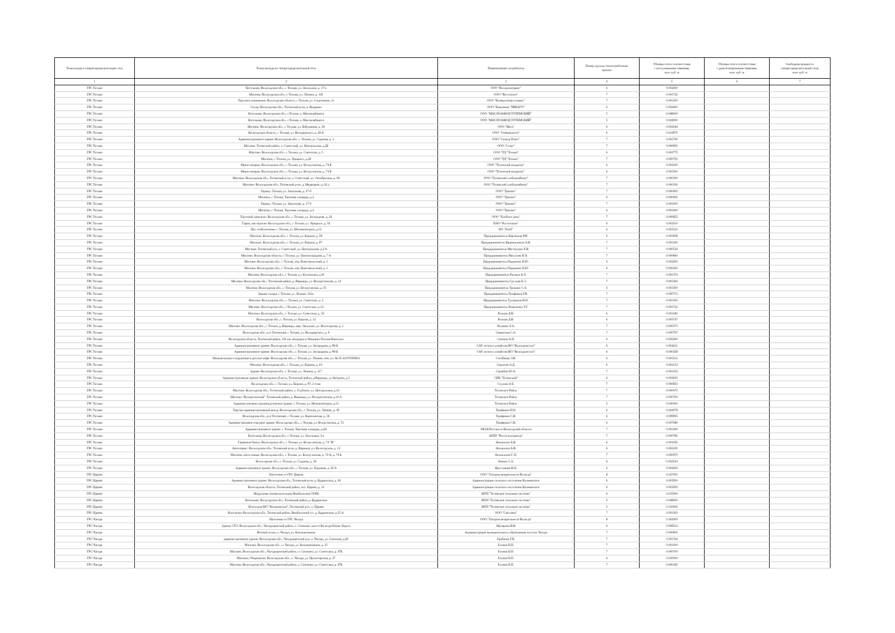| Точка входа в газораспределительную сеть | Точка выхода из газораспределительной сети | Наименование потребителя | Номер группы газопотребления/ транзит | Объемы газа в соответствии с поступившими заявками, млн. куб. м | Объемы газа в соответствии с удовлетворенными заявками, млн. куб. м | Свободная мощность газораспределительной сети, млн. куб. м |
| --- | --- | --- | --- | --- | --- | --- |
| 1 | 2 | 3 | 4 | 5 | 6 | 7 |
| ГРС Тотьма | Котельная, Вологодская обл., г. Тотьма, ул. Запольная, д. 17-а | ООО "Волпромсервис" | 6 | 0.002400 | | |
| ГРС Тотьма | Магазин. Вологодская обл., г. Тотьма, ул. Ленина, д. 140 | ООО "Восточное" | 7 | 0.001722 | | |
| ГРС Тотьма | Торговое помещение. Вологодская область, г. Тотьма, ул. Спортивная, 11 | ООО "Коммунэнергосервис" | 7 | 0.001200 | | |
| ГРС Тотьма | Склад. Вологодская обл., Тотемский р-он, д. Выдрино | ООО "Компания "ЧИКАГО" | 6 | 0.002400 | | |
| ГРС Тотьма | Котельная. Вологодская обл., г.Тотьма, п. Мясокомбината | ООО "МАСЛОЗАВОД ТОТЕМСКИЙ" | 5 | 0.048000 | | |
| ГРС Тотьма | Котельная. Вологодская обл., г.Тотьма, п. Мясокомбината | ООО "МАСЛОЗАВОД ТОТЕМСКИЙ" | 5 | 0.024000 | | |
| ГРС Тотьма | Магазин. Вологодская обл., г. Тотьма, ул. Бабушкина, д. 29 | ООО "Мега" | 6 | 0.002044 | | |
| ГРС Тотьма | Вологодская область, г. Тотьма, ул. Володарского, д. 29 А | ООО "Северагрогаз" | 6 | 0.011870 | | |
| ГРС Тотьма | Административное здание. Вологодская обл., г. Тотьма, ул. Садовая, д. 1 | ООО "Спектр Плюс" | 7 | 0.001700 | | |
| ГРС Тотьма | Магазин. Тотемский район, п. Советский, ул. Центральная, д.2Б | ООО "Старт" | 7 | 0.000950 | | |
| ГРС Тотьма | Магазин. Вологодская обл., г. Тотьма, ул. Советская, д. 5 | ООО "ТД "Тотьма" | 6 | 0.002775 | | |
| ГРС Тотьма | Магазин, г. Тотьма, ул. Урицкого, д.29 | ООО "ТД "Тотьма" | 7 | 0.000750 | | |
| ГРС Тотьма | Мини-пекарня. Вологодская обл., г. Тотьма, ул. Белоусовская, д. 74 Б | ООО "Тотемский кондитер" | 6 | 0.004100 | | |
| ГРС Тотьма | Мини-пекарня. Вологодская обл., г. Тотьма, ул. Белоусовская, д. 74 Б | ООО "Тотемский кондитер" | 6 | 0.001500 | | |
| ГРС Тотьма | Магазин. Вологодская обл., Тотемский р-он, п. Советский, ул. Октябрьская, д. 38 | ООО "Тотемский хлебокомбинат" | 7 | 0.000300 | | |
| ГРС Тотьма | Магазин. Вологодская обл., Тотемский р-он, д. Медведево, д. 62 а | ООО "Тотемский хлебокомбинат" | 7 | 0.000330 | | |
| ГРС Тотьма | Гараж,г. Тотьма, ул. Запольная, д. 17-б | ООО "Транзит" | 7 | 0.000400 | | |
| ГРС Тотьма | Магазин, г. Тотьма, Торговая площадь, д.2 | ООО "Транзит" | 6 | 0.000600 | | |
| ГРС Тотьма | Гараж,г. Тотьма, ул. Запольная, д. 17-б | ООО "Транзит" | 7 | 0.001000 | | |
| ГРС Тотьма | Магазин, г. Тотьма, Торговая площадь, д.2 | ООО "Транзит" | 6 | 0.001400 | | |
| ГРС Тотьма | Торговый павильон. Вологодская обл., г. Тотьма, ул. Загородная, д. 22 | ООО "Хлебное трио" | 7 | 0.000852 | | |
| ГРС Тотьма | Гараж, мастерские. Вологодская обл., г. Тотьма, ул. Урицкого, д. 54 | ПАО "Ростелеком" | 6 | 0.002310 | | |
| ГРС Тотьма | Цех хлебопечения, г. Тотьма, ул. Механизаторов, д.13 | ПО "Хлеб" | 6 | 0.005110 | | |
| ГРС Тотьма | Магазин. Вологодская обл., г. Тотьма, ул. Кирова, д. 59 | Предприниматель Карсанова Р.И. | 6 | 0.001938 | | |
| ГРС Тотьма | Магазин. Вологодская обл., г. Тотьма, ул. Кирова, д. 97 | Предприниматель Кривошлыков А.В. | 7 | 0.001300 | | |
| ГРС Тотьма | Магазин. Тотемский р-н, п. Советский, ул. Центральная. д.2 А | Предприниматель Мастюгина Л.В. | 7 | 0.000534 | | |
| ГРС Тотьма | Магазин. Вологодская область, г. Тотьма, ул. Новозагородная, д. 7 А | Предприниматель Могутова Н.Н. | 7 | 0.000800 | | |
| ГРС Тотьма | Магазин. Вологодская обл., г. Тотьма, пер. Комсомольский, д. 1 | Предприниматель Наджиева Н.Ю. | 6 | 0.002300 | | |
| ГРС Тотьма | Магазин. Вологодская обл., г. Тотьма, пер. Комсомольский, д. 1 | Предприниматель Наджиева Н.Ю. | 6 | 0.000200 | | |
| ГРС Тотьма | Магазин. Вологодская обл., г. Тотьма, ул. Клочихина, д.30 | Предприниматель Рычков А.Л. | 7 | 0.001703 | | |
| ГРС Тотьма | Магазин. Вологодская обл., Тотемский район, д. Варницы, ул. Воскресенская, д. 14 | Предприниматель Суслова Е.Э. | 7 | 0.001300 | | |
| ГРС Тотьма | Магазин. Вологодская обл., г. Тотьма, ул. Белоусовская, д. 35 | Предприниматель Тропина С.А. | 6 | 0.001500 | | |
| ГРС Тотьма | Здание склада, г. Тотьма, ул. Ленина, 131а. | Предприниматель Трофимов Г.В. | 7 | 0.000715 | | |
| ГРС Тотьма | Магазин. Вологодская обл., г. Тотьма, ул. Советская, д. 2 | Предприниматель Тугаринов И.Н. | 7 | 0.001300 | | |
| ГРС Тотьма | Магазин. Вологодская обл., г.Тотьма, ул. Советская, д. 21 | Предприниматель Хомяченко Т.Г. | 7 | 0.001722 | | |
| ГРС Тотьма | Магазин. Вологодская обл., г. Тотьма, ул. Советская, д. 32 | Рычков Д.В. | 6 | 0.003180 | | |
| ГРС Тотьма | Вологодская обл., г. Тотьма, ул. Кирова, д. 12 | Рычков Д.В. | 6 | 0.005747 | | |
| ГРС Тотьма | Магазин. Вологодская обл., г. Тотьма, д. Варницы, мкр. Ляпунька, ул. Вологодская, д. 1 | Рычкова Л.А. | 7 | 0.000570 | | |
| ГРС Тотьма | Вологодская обл., р-н Тотемский, г. Тотьма, ул. Володарского, д. 9 | Савинская С.А. | 7 | 0.000767 | | |
| ГРС Тотьма | Вологодская область, Тотемский район, 141 км. автодороги Чекшино-Тотьма-Никольск | Сазанов А.Н. | 6 | 0.005200 | | |
| ГРС Тотьма | Административное здание. Вологодская обл., г. Тотьма, ул. Загородная, д. 99 Б | САУ лесного хозяйства ВО "Вологдалесхоз" | 6 | 0.002411 | | |
| ГРС Тотьма | Административное здание. Вологодская обл., г. Тотьма, ул. Загородная, д. 99 Б | САУ лесного хозяйства ВО "Вологдалесхоз" | 6 | 0.000258 | | |
| ГРС Тотьма | Некапитальное сооружение и детское кафе. Вологодская обл., г. Тотьма, ул. Ленина, зем. уч. № 35:14:0705008:4 | Селебинко З.В. | 6 | 0.001512 | | |
| ГРС Тотьма | Магазин. Вологодская обл., г. Тотьма, ул. Кирова, д. 63 | Сергачев А.Д. | 6 | 0.002133 | | |
| ГРС Тотьма | Здание. Вологодская обл., г. Тотьма, ул. Ленина, д. 117 | Серюбин Ю.А. | 7 | 0.001253 | | |
| ГРС Тотьма | Административном здание. Вологодская область, Тотемский район, д.Варницы, ул.Звездная, д.3 | СПК "Тотемский" | 6 | 0.003000 | | |
| ГРС Тотьма | Вологодская обл., г. Тотьма, ул. Кирова, д. 97, 2 этаж | Стулова А.Е. | 7 | 0.000853 | | |
| ГРС Тотьма | Магазин. Вологодская обл., Тотемский район, п. Глубокое, ул. Центральная, д.16 | Тотемское Райпо | 7 | 0.000670 | | |
| ГРС Тотьма | Магазин "Воскресенский". Тотемский район, д. Варницы, ул. Воскресенская, д.10 А | Тотемское Райпо | 7 | 0.000700 | | |
| ГРС Тотьма | Административно-производственное здание. г. Тотьма, ул. Механизаторов, д.13 | Тотемское Райпо | 5 | 0.030000 | | |
| ГРС Тотьма | Торгово-административный центр. Вологодская обл., г. Тотьма, ул. Ленина, д. 45 | Трофимов Н.Н. | 6 | 0.004078 | | |
| ГРС Тотьма | Вологодская обл., р-н Тотемский, г. Тотьма, ул. Кореповская, д. 36 | Трофимов С.В. | 6 | 0.009905 | | |
| ГРС Тотьма | Административно-торговое здание. Вологодская обл., г. Тотьма, ул. Белоусовская, д. 72 | Трофимов С.В. | 6 | 0.007080 | | |
| ГРС Тотьма | Административное здание. г. Тотьма, Торговая площадь, д.2А | УФСБ России по Вологодской области | 7 | 0.001300 | | |
| ГРС Тотьма | Котельная, Вологодская обл., г. Тотьма, ул. Запольная, 3-а | ФГБУ "Россельхозцентр" | 7 | 0.000790 | | |
| ГРС Тотьма | Гаражные боксы. Вологодская обл., г. Тотьма, ул. Белоусовская, д. 74 "В" | Филиппов А.В. | 6 | 0.001650 | | |
| ГРС Тотьма | Автосервис. Вологодская обл., Тотемский р-он, д. Варница, ул. Вологодская, д. 12 | Филиппов А.В. | 6 | 0.002100 | | |
| ГРС Тотьма | Магазин, автостоянка. Вологодская обл., г. Тотьма, ул. Белоусовская, д. 74 А, д. 74 Б | Филиппова Г. П. | 7 | 0.000670 | | |
| ГРС Тотьма | Вологодская обл., г. Тотьма, ул. Садовая, д. 26 | Фомин С.А. | 6 | 0.002543 | | |
| ГРС Тотьма | Административное здание. Вологодская обл., г. Тотьма, ул. Трудовая, д. 65 А | Ярославцев В.Н. | 6 | 0.004206 | | |
| ГРС Царева | Население от ГРС Царева | ООО "Газпром межрегионгаз Вологда" | 8 | 0.027000 | | |
| ГРС Царева | Административное здание. Вологодская обл., Тотемский р-он, д. Кудринская, д. 36 | Администрация сельского поселения Калининское | 6 | 0.003500 | | |
| ГРС Царева | Вологодская область, Тотемский район, пос. Царева, д. 31 | Администрация сельского поселения Калининское | 6 | 0.003500 | | |
| ГРС Царева | Модульная газовая котельная Вожбальская ООШ | МУП "Тотемские тепловые системы" | 6 | 0.015000 | | |
| ГРС Царева | Котельная. Вологодская обл., Тотемский район, д. Кудринская | МУП "Тотемские тепловые системы" | 5 | 0.028000 | | |
| ГРС Царева | Котельная МО "Калининское", Тотемский р-н., п. Царева | МУП "Тотемские тепловые системы" | 5 | 0.110000 | | |
| ГРС Царева | Котельная. Вологодская обл., Тотемский район, Вожбальский с/с, д. Кудринская, д.35 А. | ООО "Светлана" | 7 | 0.001363 | | |
| ГРС Чагода | Население от ГРС Чагода | ООО "Газпром межрегионгаз Вологда" | 8 | 0.302000 | | |
| ГРС Чагода | Здание СТО, Вологодская обл., Чагодощенский район, п. Сазоново, шоссе Вологда-Новая Ладога | Абузярова В.В. | 6 | 0.008514 | | |
| ГРС Чагода | Вечный огонь, п. Чагода, ул. Кооперативная | Администрация муниципального образования поселок Чагода | 7 | 0.000800 | | |
| ГРС Чагода | административное здание, Вологодская обл., Чагодощенский р-н, п. Чагода, ул. Сазонова, д.26 | Грибкова Г.В. | 7 | 0.001764 | | |
| ГРС Чагода | Магазин, Вологодская обл., п. Чагода, ул. Кооперативная, д. 15 | Елоева Н.Н. | 7 | 0.001000 | | |
| ГРС Чагода | Магазин, Вологодская обл., Чагодощенский район, п. Сазоново, ул. Советская, д. 47Б | Елоева Н.Н. | 7 | 0.000700 | | |
| ГРС Чагода | Магазин, Общежитие, Вологодская обл., п. Чагода, ул. Пролетарская, д. 37 | Елоева Н.Н. | 6 | 0.010000 | | |
| ГРС Чагода | Магазин, Вологодская обл., Чагодощенский район, п. Сазоново, ул. Советская, д. 47Б | Елоева Н.Н. | 7 | 0.000345 | | |